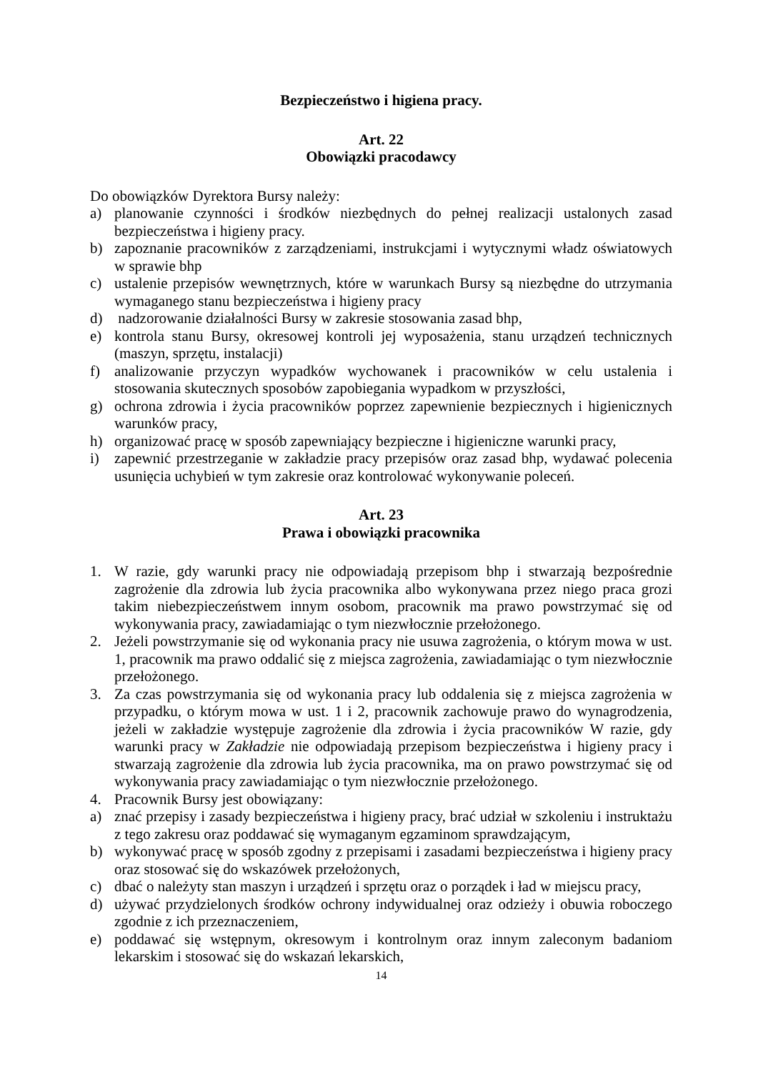Bezpieczeństwo i higiena pracy.
Art. 22
Obowiązki pracodawcy
Do obowiązków Dyrektora Bursy należy:
a) planowanie czynności i środków niezbędnych do pełnej realizacji ustalonych zasad bezpieczeństwa i higieny pracy.
b) zapoznanie pracowników z zarządzeniami, instrukcjami i wytycznymi władz oświatowych w sprawie bhp
c) ustalenie przepisów wewnętrznych, które w warunkach Bursy są niezbędne do utrzymania wymaganego stanu bezpieczeństwa i higieny pracy
d) nadzorowanie działalności Bursy w zakresie stosowania zasad bhp,
e) kontrola stanu Bursy, okresowej kontroli jej wyposażenia, stanu urządzeń technicznych (maszyn, sprzętu, instalacji)
f) analizowanie przyczyn wypadków wychowanek i pracowników w celu ustalenia i stosowania skutecznych sposobów zapobiegania wypadkom w przyszłości,
g) ochrona zdrowia i życia pracowników poprzez zapewnienie bezpiecznych i higienicznych warunków pracy,
h) organizować pracę w sposób zapewniający bezpieczne i higieniczne warunki pracy,
i) zapewnić przestrzeganie w zakładzie pracy przepisów oraz zasad bhp, wydawać polecenia usunięcia uchybień w tym zakresie oraz kontrolować wykonywanie poleceń.
Art. 23
Prawa i obowiązki pracownika
1. W razie, gdy warunki pracy nie odpowiadają przepisom bhp i stwarzają bezpośrednie zagrożenie dla zdrowia lub życia pracownika albo wykonywana przez niego praca grozi takim niebezpieczeństwem innym osobom, pracownik ma prawo powstrzymać się od wykonywania pracy, zawiadamiając o tym niezwłocznie przełożonego.
2. Jeżeli powstrzymanie się od wykonania pracy nie usuwa zagrożenia, o którym mowa w ust. 1, pracownik ma prawo oddalić się z miejsca zagrożenia, zawiadamiając o tym niezwłocznie przełożonego.
3. Za czas powstrzymania się od wykonania pracy lub oddalenia się z miejsca zagrożenia w przypadku, o którym mowa w ust. 1 i 2, pracownik zachowuje prawo do wynagrodzenia, jeżeli w zakładzie występuje zagrożenie dla zdrowia i życia pracowników W razie, gdy warunki pracy w Zakładzie nie odpowiadają przepisom bezpieczeństwa i higieny pracy i stwarzają zagrożenie dla zdrowia lub życia pracownika, ma on prawo powstrzymać się od wykonywania pracy zawiadamiając o tym niezwłocznie przełożonego.
4. Pracownik Bursy jest obowiązany:
a) znać przepisy i zasady bezpieczeństwa i higieny pracy, brać udział w szkoleniu i instruktażu z tego zakresu oraz poddawać się wymaganym egzaminom sprawdzającym,
b) wykonywać pracę w sposób zgodny z przepisami i zasadami bezpieczeństwa i higieny pracy oraz stosować się do wskazówek przełożonych,
c) dbać o należyty stan maszyn i urządzeń i sprzętu oraz o porządek i ład w miejscu pracy,
d) używać przydzielonych środków ochrony indywidualnej oraz odzieży i obuwia roboczego zgodnie z ich przeznaczeniem,
e) poddawać się wstępnym, okresowym i kontrolnym oraz innym zaleconym badaniom lekarskim i stosować się do wskazań lekarskich,
14